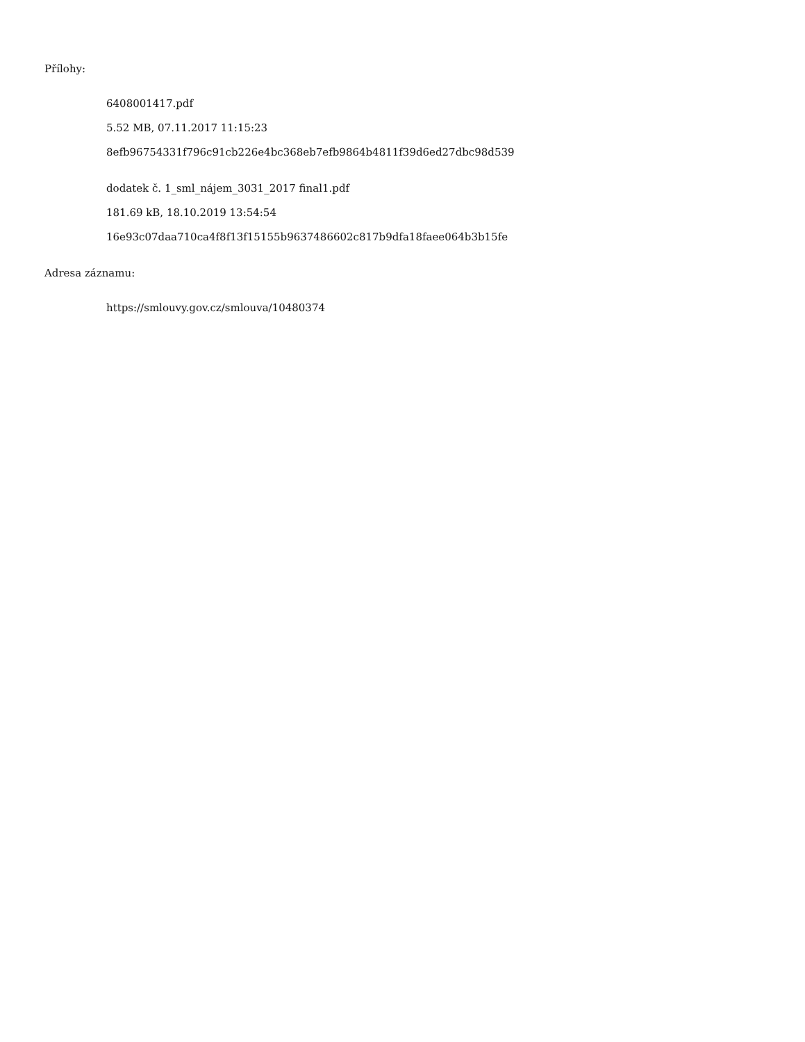Přílohy:
6408001417.pdf
5.52 MB, 07.11.2017 11:15:23
8efb96754331f796c91cb226e4bc368eb7efb9864b4811f39d6ed27dbc98d539
dodatek č. 1_sml_nájem_3031_2017 final1.pdf
181.69 kB, 18.10.2019 13:54:54
16e93c07daa710ca4f8f13f15155b9637486602c817b9dfa18faee064b3b15fe
Adresa záznamu:
https://smlouvy.gov.cz/smlouva/10480374